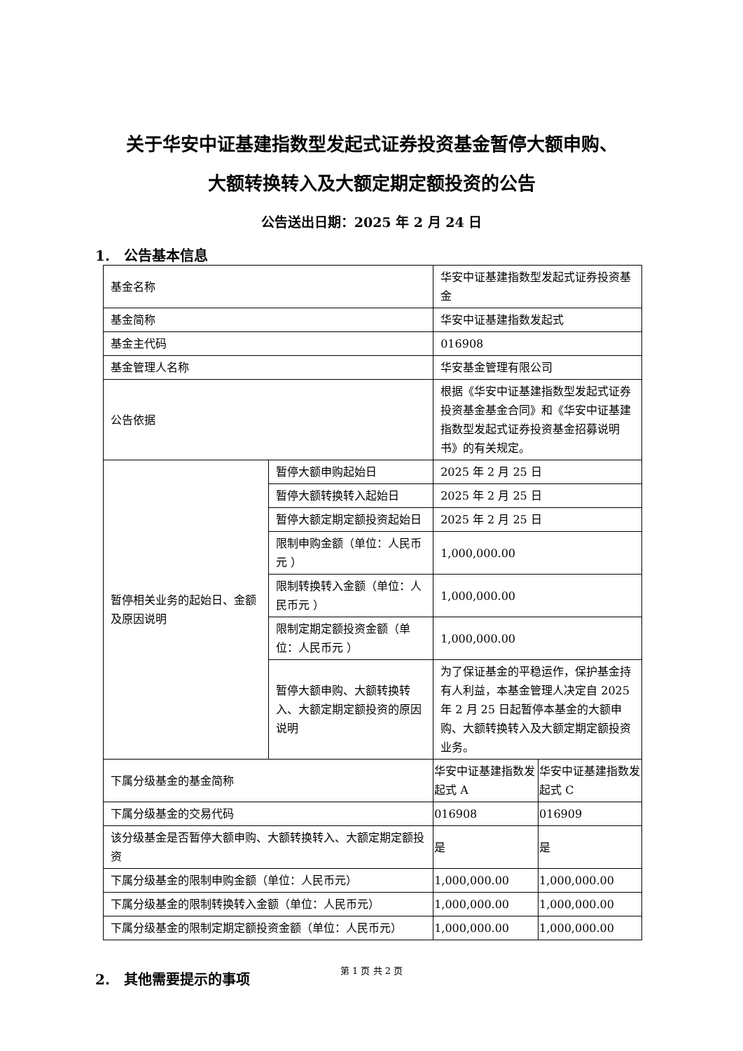关于华安中证基建指数型发起式证券投资基金暂停大额申购、
大额转换转入及大额定期定额投资的公告
公告送出日期：2025 年 2 月 24 日
1.　公告基本信息
| 基金名称 | | 华安中证基建指数型发起式证券投资基金 | |
| 基金简称 | | 华安中证基建指数发起式 | |
| 基金主代码 | | 016908 | |
| 基金管理人名称 | | 华安基金管理有限公司 | |
| 公告依据 | | 根据《华安中证基建指数型发起式证券投资基金基金合同》和《华安中证基建指数型发起式证券投资基金招募说明书》的有关规定。 | |
| 暂停相关业务的起始日、金额及原因说明 | 暂停大额申购起始日 | 2025 年 2 月 25 日 | |
| | 暂停大额转换转入起始日 | 2025 年 2 月 25 日 | |
| | 暂停大额定期定额投资起始日 | 2025 年 2 月 25 日 | |
| | 限制申购金额（单位：人民币元 ） | 1,000,000.00 | |
| | 限制转换转入金额（单位：人民币元 ） | 1,000,000.00 | |
| | 限制定期定额投资金额（单位：人民币元 ） | 1,000,000.00 | |
| | 暂停大额申购、大额转换转入、大额定期定额投资的原因说明 | 为了保证基金的平稳运作，保护基金持有人利益，本基金管理人决定自 2025 年 2 月 25 日起暂停本基金的大额申购、大额转换转入及大额定期定额投资业务。 | |
| 下属分级基金的基金简称 | | 华安中证基建指数发起式 A | 华安中证基建指数发起式 C |
| 下属分级基金的交易代码 | | 016908 | 016909 |
| 该分级基金是否暂停大额申购、大额转换转入、大额定期定额投资 | | 是 | 是 |
| 下属分级基金的限制申购金额（单位：人民币元） | | 1,000,000.00 | 1,000,000.00 |
| 下属分级基金的限制转换转入金额（单位：人民币元） | | 1,000,000.00 | 1,000,000.00 |
| 下属分级基金的限制定期定额投资金额（单位：人民币元） | | 1,000,000.00 | 1,000,000.00 |
2.　其他需要提示的事项
第 1 页 共 2 页